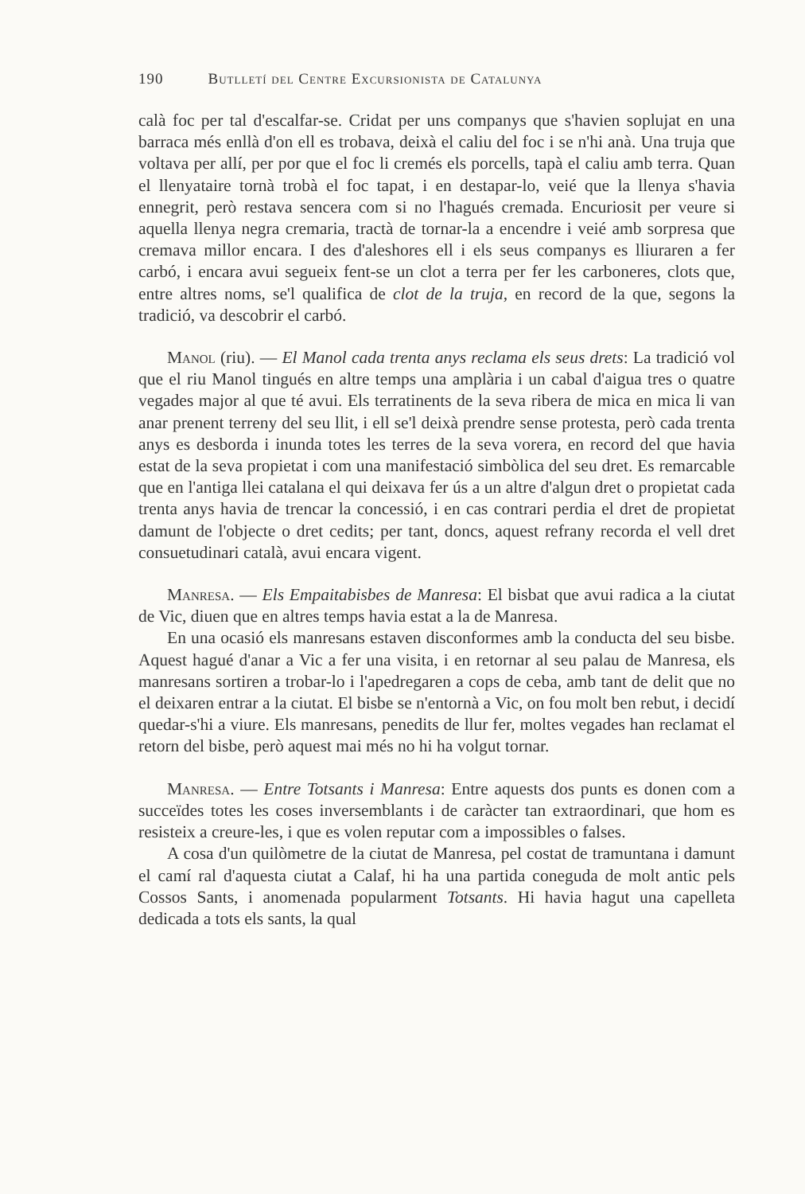190 Butlletí del Centre Excursionista de Catalunya
calà foc per tal d'escalfar-se. Cridat per uns companys que s'havien soplujat en una barraca més enllà d'on ell es trobava, deixà el caliu del foc i se n'hi anà. Una truja que voltava per allí, per por que el foc li cremés els porcells, tapà el caliu amb terra. Quan el llenyataire tornà trobà el foc tapat, i en destapar-lo, veié que la llenya s'havia ennegrit, però restava sencera com si no l'hagués cremada. Encuriosit per veure si aquella llenya negra cremaria, tractà de tornar-la a encendre i veié amb sorpresa que cremava millor encara. I des d'aleshores ell i els seus companys es lliuraren a fer carbó, i encara avui segueix fent-se un clot a terra per fer les carboneres, clots que, entre altres noms, se'l qualifica de clot de la truja, en record de la que, segons la tradició, va descobrir el carbó.
Manol (riu). — El Manol cada trenta anys reclama els seus drets: La tradició vol que el riu Manol tingués en altre temps una amplària i un cabal d'aigua tres o quatre vegades major al que té avui. Els terratinents de la seva ribera de mica en mica li van anar prenent terreny del seu llit, i ell se'l deixà prendre sense protesta, però cada trenta anys es desborda i inunda totes les terres de la seva vorera, en record del que havia estat de la seva propietat i com una manifestació simbòlica del seu dret. Es remarcable que en l'antiga llei catalana el qui deixava fer ús a un altre d'algun dret o propietat cada trenta anys havia de trencar la concessió, i en cas contrari perdia el dret de propietat damunt de l'objecte o dret cedits; per tant, doncs, aquest refrany recorda el vell dret consuetudinari català, avui encara vigent.
Manresa. — Els Empaitabisbes de Manresa: El bisbat que avui radica a la ciutat de Vic, diuen que en altres temps havia estat a la de Manresa.
En una ocasió els manresans estaven disconformes amb la conducta del seu bisbe. Aquest hagué d'anar a Vic a fer una visita, i en retornar al seu palau de Manresa, els manresans sortiren a trobar-lo i l'apedregaren a cops de ceba, amb tant de delit que no el deixaren entrar a la ciutat. El bisbe se n'entornà a Vic, on fou molt ben rebut, i decidí quedar-s'hi a viure. Els manresans, penedits de llur fer, moltes vegades han reclamat el retorn del bisbe, però aquest mai més no hi ha volgut tornar.
Manresa. — Entre Totsants i Manresa: Entre aquests dos punts es donen com a succeïdes totes les coses inversemblants i de caràcter tan extraordinari, que hom es resisteix a creure-les, i que es volen reputar com a impossibles o falses.
A cosa d'un quilòmetre de la ciutat de Manresa, pel costat de tramuntana i damunt el camí ral d'aquesta ciutat a Calaf, hi ha una partida coneguda de molt antic pels Cossos Sants, i anomenada popularment Totsants. Hi havia hagut una capelleta dedicada a tots els sants, la qual